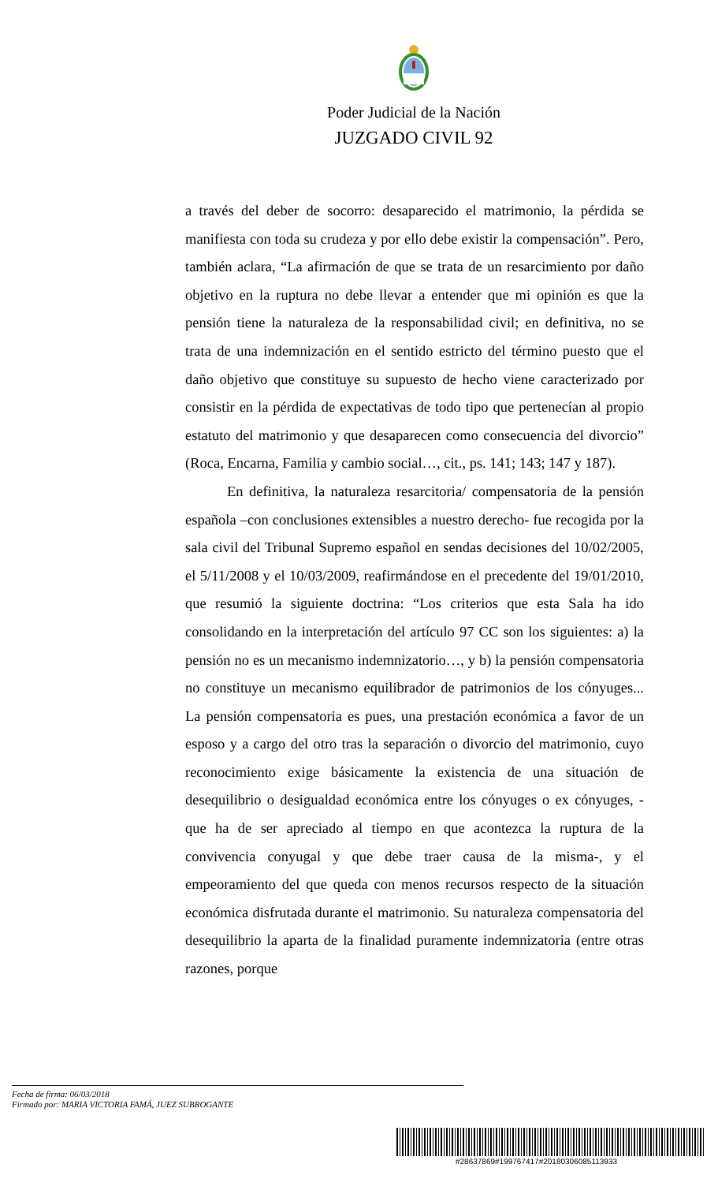Poder Judicial de la Nación
JUZGADO CIVIL 92
a través del deber de socorro: desaparecido el matrimonio, la pérdida se manifiesta con toda su crudeza y por ello debe existir la compensación”. Pero, también aclara, “La afirmación de que se trata de un resarcimiento por daño objetivo en la ruptura no debe llevar a entender que mi opinión es que la pensión tiene la naturaleza de la responsabilidad civil; en definitiva, no se trata de una indemnización en el sentido estricto del término puesto que el daño objetivo que constituye su supuesto de hecho viene caracterizado por consistir en la pérdida de expectativas de todo tipo que pertenecían al propio estatuto del matrimonio y que desaparecen como consecuencia del divorcio” (Roca, Encarna, Familia y cambio social…, cit., ps. 141; 143; 147 y 187).
En definitiva, la naturaleza resarcitoria/ compensatoria de la pensión española –con conclusiones extensibles a nuestro derecho- fue recogida por la sala civil del Tribunal Supremo español en sendas decisiones del 10/02/2005, el 5/11/2008 y el 10/03/2009, reafirmándose en el precedente del 19/01/2010, que resumió la siguiente doctrina: “Los criterios que esta Sala ha ido consolidando en la interpretación del artículo 97 CC son los siguientes: a) la pensión no es un mecanismo indemnizatorio…, y b) la pensión compensatoria no constituye un mecanismo equilibrador de patrimonios de los cónyuges... La pensión compensatoria es pues, una prestación económica a favor de un esposo y a cargo del otro tras la separación o divorcio del matrimonio, cuyo reconocimiento exige básicamente la existencia de una situación de desequilibrio o desigualdad económica entre los cónyuges o ex cónyuges, -que ha de ser apreciado al tiempo en que acontezca la ruptura de la convivencia conyugal y que debe traer causa de la misma-, y el empeoramiento del que queda con menos recursos respecto de la situación económica disfrutada durante el matrimonio. Su naturaleza compensatoria del desequilibrio la aparta de la finalidad puramente indemnizatoria (entre otras razones, porque
Fecha de firma: 06/03/2018
Firmado por: MARIA VICTORIA FAMÁ, JUEZ SUBROGANTE
#28637869#199767417#20180306085113933